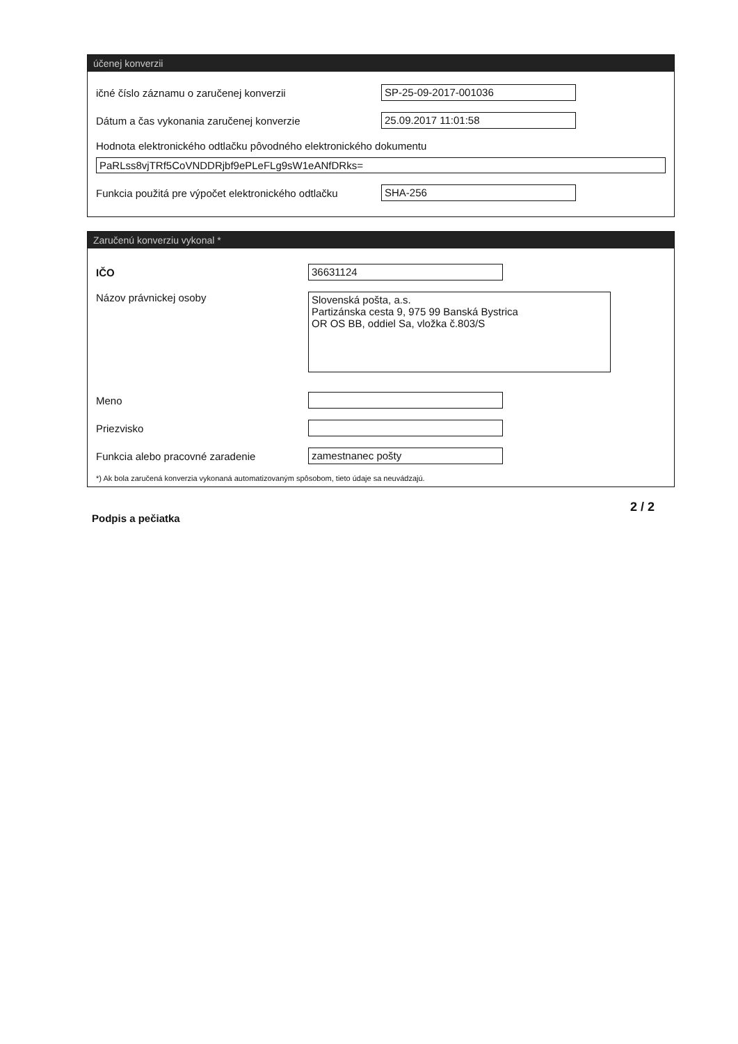účenej konverzii
ičné číslo záznamu o zaručenej konverzii SP-25-09-2017-001036
Dátum a čas vykonania zaručenej konverzie 25.09.2017 11:01:58
Hodnota elektronického odtlačku pôvodného elektronického dokumentu
PaRLss8vjTRf5CoVNDDRjbf9ePLeFLg9sW1eANfDRks=
Funkcia použitá pre výpočet elektronického odtlačku
SHA-256
Zaručenú konverziu vykonal *
IČO 36631124
Názov právnickej osoby
Slovenská pošta, a.s.
Partizánska cesta 9, 975 99 Banská Bystrica
OR OS BB, oddiel Sa, vložka č.803/S
Meno
Priezvisko
Funkcia alebo pracovné zaradenie zamestnanec pošty
*) Ak bola zaručená konverzia vykonaná automatizovaným spôsobom, tieto údaje sa neuvádzajú.
Podpis a pečiatka 2 / 2